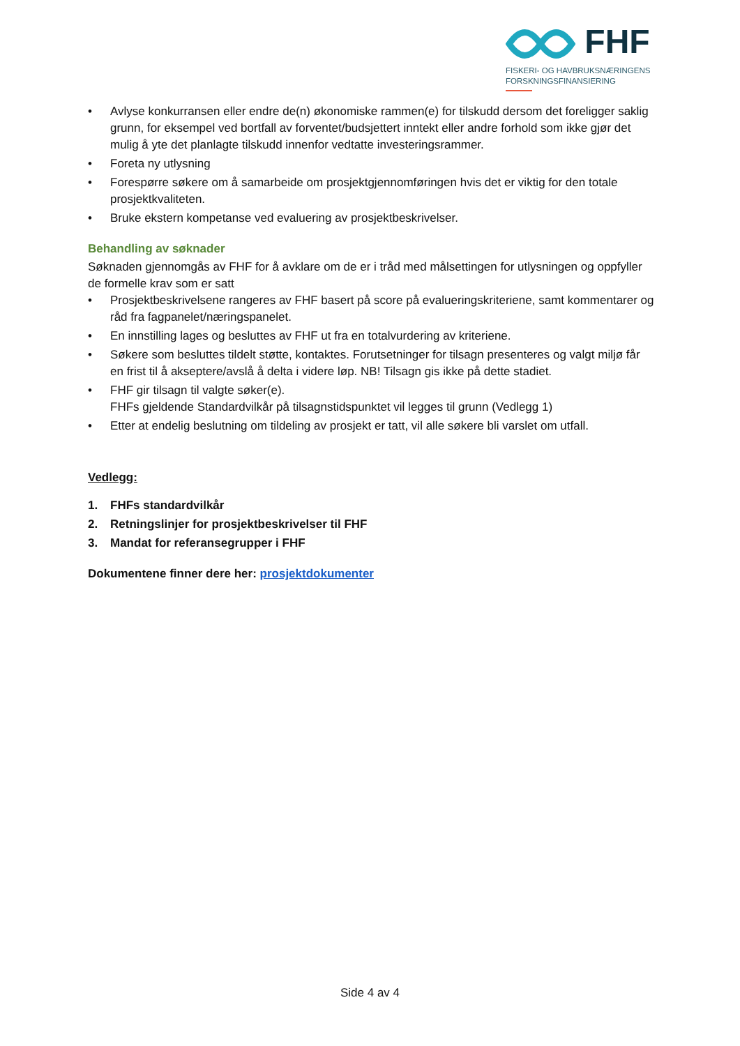FHF
FISKERI- OG HAVBRUKSNÆRINGENS
FORSKNINGSFINANSIERING
• Avlyse konkurransen eller endre de(n) økonomiske rammen(e) for tilskudd dersom det foreligger saklig grunn, for eksempel ved bortfall av forventet/budsjettert inntekt eller andre forhold som ikke gjør det mulig å yte det planlagte tilskudd innenfor vedtatte investeringsrammer.
• Foreta ny utlysning
• Forespørre søkere om å samarbeide om prosjektgjennomføringen hvis det er viktig for den totale prosjektkvaliteten.
• Bruke ekstern kompetanse ved evaluering av prosjektbeskrivelser.
Behandling av søknader
Søknaden gjennomgås av FHF for å avklare om de er i tråd med målsettingen for utlysningen og oppfyller de formelle krav som er satt
• Prosjektbeskrivelsene rangeres av FHF basert på score på evalueringskriteriene, samt kommentarer og råd fra fagpanelet/næringspanelet.
• En innstilling lages og besluttes av FHF ut fra en totalvurdering av kriteriene.
• Søkere som besluttes tildelt støtte, kontaktes. Forutsetninger for tilsagn presenteres og valgt miljø får en frist til å akseptere/avslå å delta i videre løp. NB! Tilsagn gis ikke på dette stadiet.
• FHF gir tilsagn til valgte søker(e).
FHFs gjeldende Standardvilkår på tilsagnstidspunktet vil legges til grunn (Vedlegg 1)
• Etter at endelig beslutning om tildeling av prosjekt er tatt, vil alle søkere bli varslet om utfall.
Vedlegg:
1. FHFs standardvilkår
2. Retningslinjer for prosjektbeskrivelser til FHF
3. Mandat for referansegrupper i FHF
Dokumentene finner dere her: prosjektdokumenter
Side 4 av 4